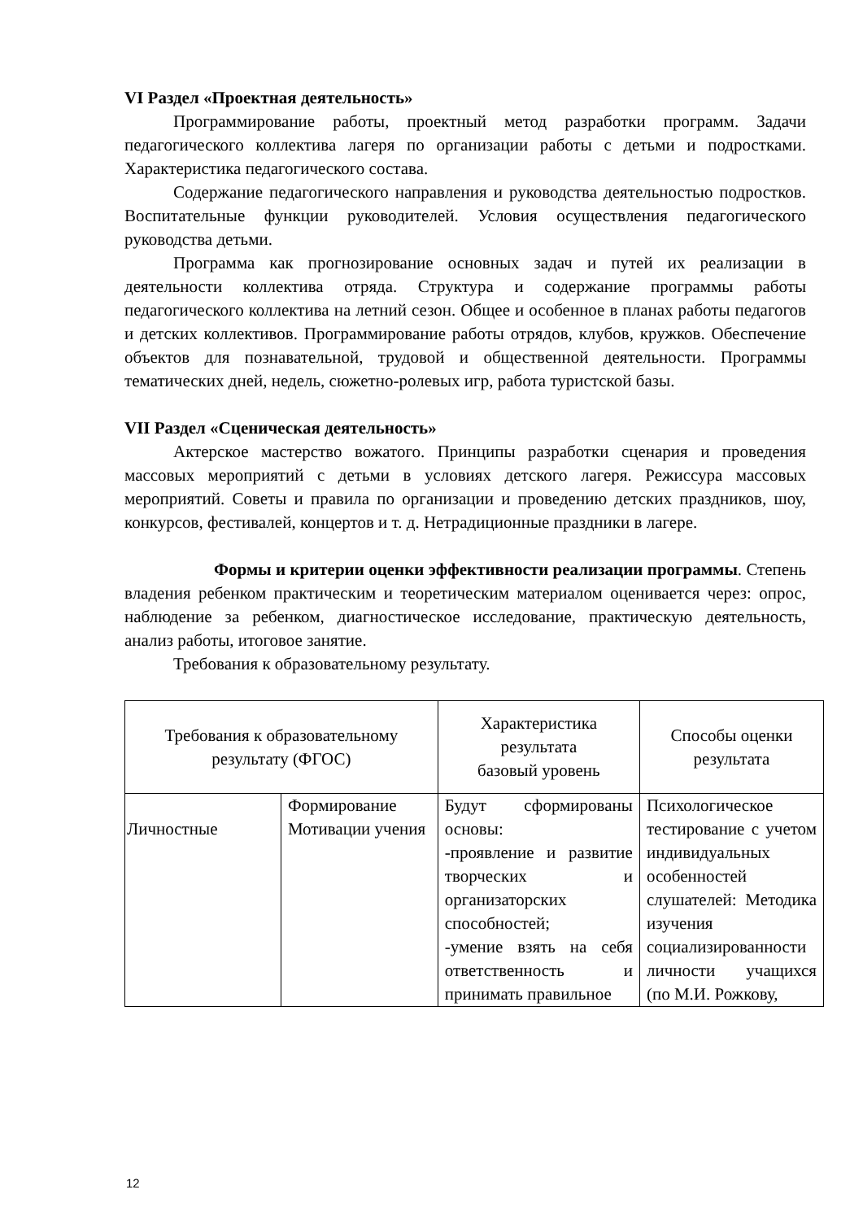VI Раздел «Проектная деятельность»
Программирование работы, проектный метод разработки программ. Задачи педагогического коллектива лагеря по организации работы с детьми и подростками. Характеристика педагогического состава.
Содержание педагогического направления и руководства деятельностью подростков. Воспитательные функции руководителей. Условия осуществления педагогического руководства детьми.
Программа как прогнозирование основных задач и путей их реализации в деятельности коллектива отряда. Структура и содержание программы работы педагогического коллектива на летний сезон. Общее и особенное в планах работы педагогов и детских коллективов. Программирование работы отрядов, клубов, кружков. Обеспечение объектов для познавательной, трудовой и общественной деятельности. Программы тематических дней, недель, сюжетно-ролевых игр, работа туристской базы.
VII Раздел «Сценическая деятельность»
Актерское мастерство вожатого. Принципы разработки сценария и проведения массовых мероприятий с детьми в условиях детского лагеря. Режиссура массовых мероприятий. Советы и правила по организации и проведению детских праздников, шоу, конкурсов, фестивалей, концертов и т. д. Нетрадиционные праздники в лагере.
Формы и критерии оценки эффективности реализации программы. Степень владения ребенком практическим и теоретическим материалом оценивается через: опрос, наблюдение за ребенком, диагностическое исследование, практическую деятельность, анализ работы, итоговое занятие.
Требования к образовательному результату.
| Требования к образовательному результату (ФГОС) | | Характеристика результата базовый уровень | Способы оценки результата |
| Личностные | Формирование Мотивации учения | Будут сформированы основы: -проявление и развитие творческих и организаторских способностей; -умение взять на себя ответственность и принимать правильное | Психологическое тестирование с учетом индивидуальных особенностей слушателей: Методика изучения социализированности личности учащихся (по М.И. Рожкову, |
12